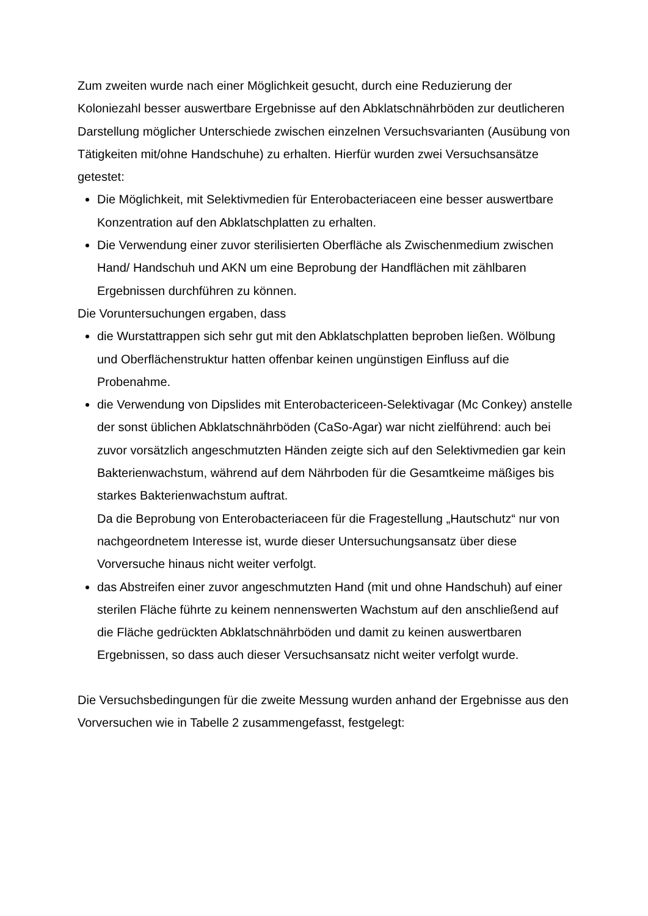Zum zweiten wurde nach einer Möglichkeit gesucht, durch eine Reduzierung der Koloniezahl besser auswertbare Ergebnisse auf den Abklatschnährböden zur deutlicheren Darstellung möglicher Unterschiede zwischen einzelnen Versuchsvarianten (Ausübung von Tätigkeiten mit/ohne Handschuhe) zu erhalten. Hierfür wurden zwei Versuchsansätze getestet:
Die Möglichkeit, mit Selektivmedien für Enterobacteriaceen eine besser auswertbare Konzentration auf den Abklatschplatten zu erhalten.
Die Verwendung einer zuvor sterilisierten Oberfläche als Zwischenmedium zwischen Hand/ Handschuh und AKN um eine Beprobung der Handflächen mit zählbaren Ergebnissen durchführen zu können.
Die Voruntersuchungen ergaben, dass
die Wurstattrappen sich sehr gut mit den Abklatschplatten beproben ließen. Wölbung und Oberflächenstruktur hatten offenbar keinen ungünstigen Einfluss auf die Probenahme.
die Verwendung von Dipslides mit Enterobactericeen-Selektivagar (Mc Conkey) anstelle der sonst üblichen Abklatschnährböden (CaSo-Agar) war nicht zielführend: auch bei zuvor vorsätzlich angeschmutzten Händen zeigte sich auf den Selektivmedien gar kein Bakterienwachstum, während auf dem Nährboden für die Gesamtkeime mäßiges bis starkes Bakterienwachstum auftrat.
Da die Beprobung von Enterobacteriaceen für die Fragestellung „Hautschutz“ nur von nachgeordnetem Interesse ist, wurde dieser Untersuchungsansatz über diese Vorversuche hinaus nicht weiter verfolgt.
das Abstreifen einer zuvor angeschmutzten Hand (mit und ohne Handschuh) auf einer sterilen Fläche führte zu keinem nennenswerten Wachstum auf den anschließend auf die Fläche gedrückten Abklatschnährböden und damit zu keinen auswertbaren Ergebnissen, so dass auch dieser Versuchsansatz nicht weiter verfolgt wurde.
Die Versuchsbedingungen für die zweite Messung wurden anhand der Ergebnisse aus den Vorversuchen wie in Tabelle 2 zusammengefasst, festgelegt: